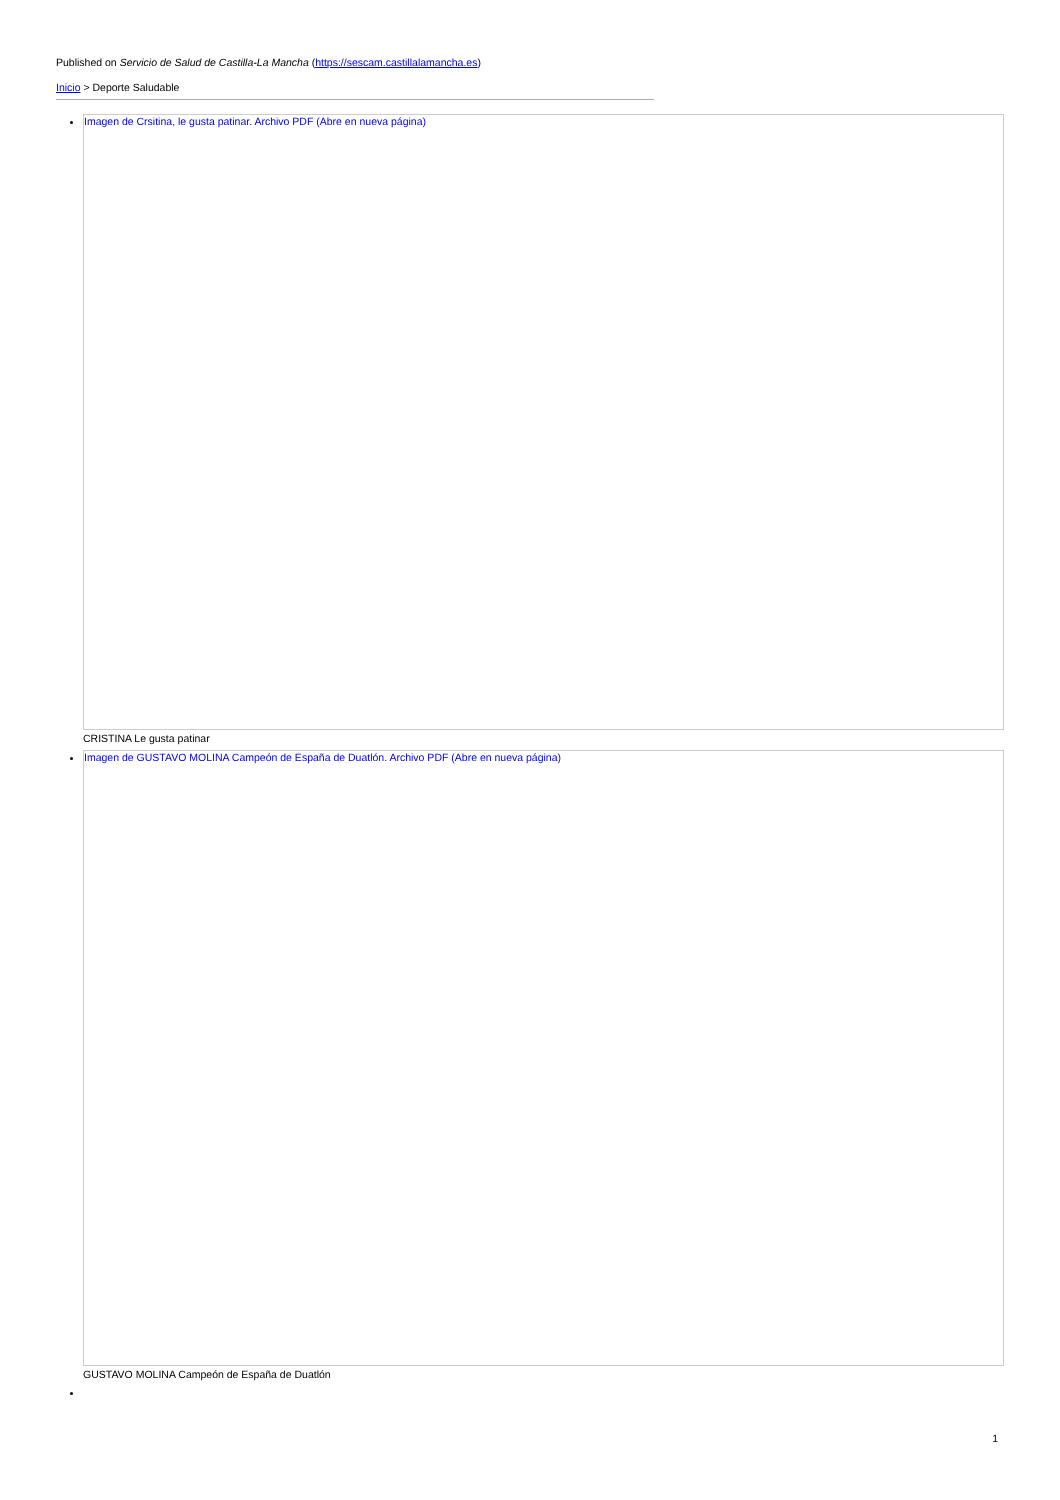Published on Servicio de Salud de Castilla-La Mancha (https://sescam.castillalamancha.es)
Inicio > Deporte Saludable
Imagen de Crsitina, le gusta patinar. Archivo PDF (Abre en nueva página)
CRISTINA Le gusta patinar
Imagen de GUSTAVO MOLINA Campeón de España de Duatlón. Archivo PDF (Abre en nueva página)
GUSTAVO MOLINA Campeón de España de Duatlón
1